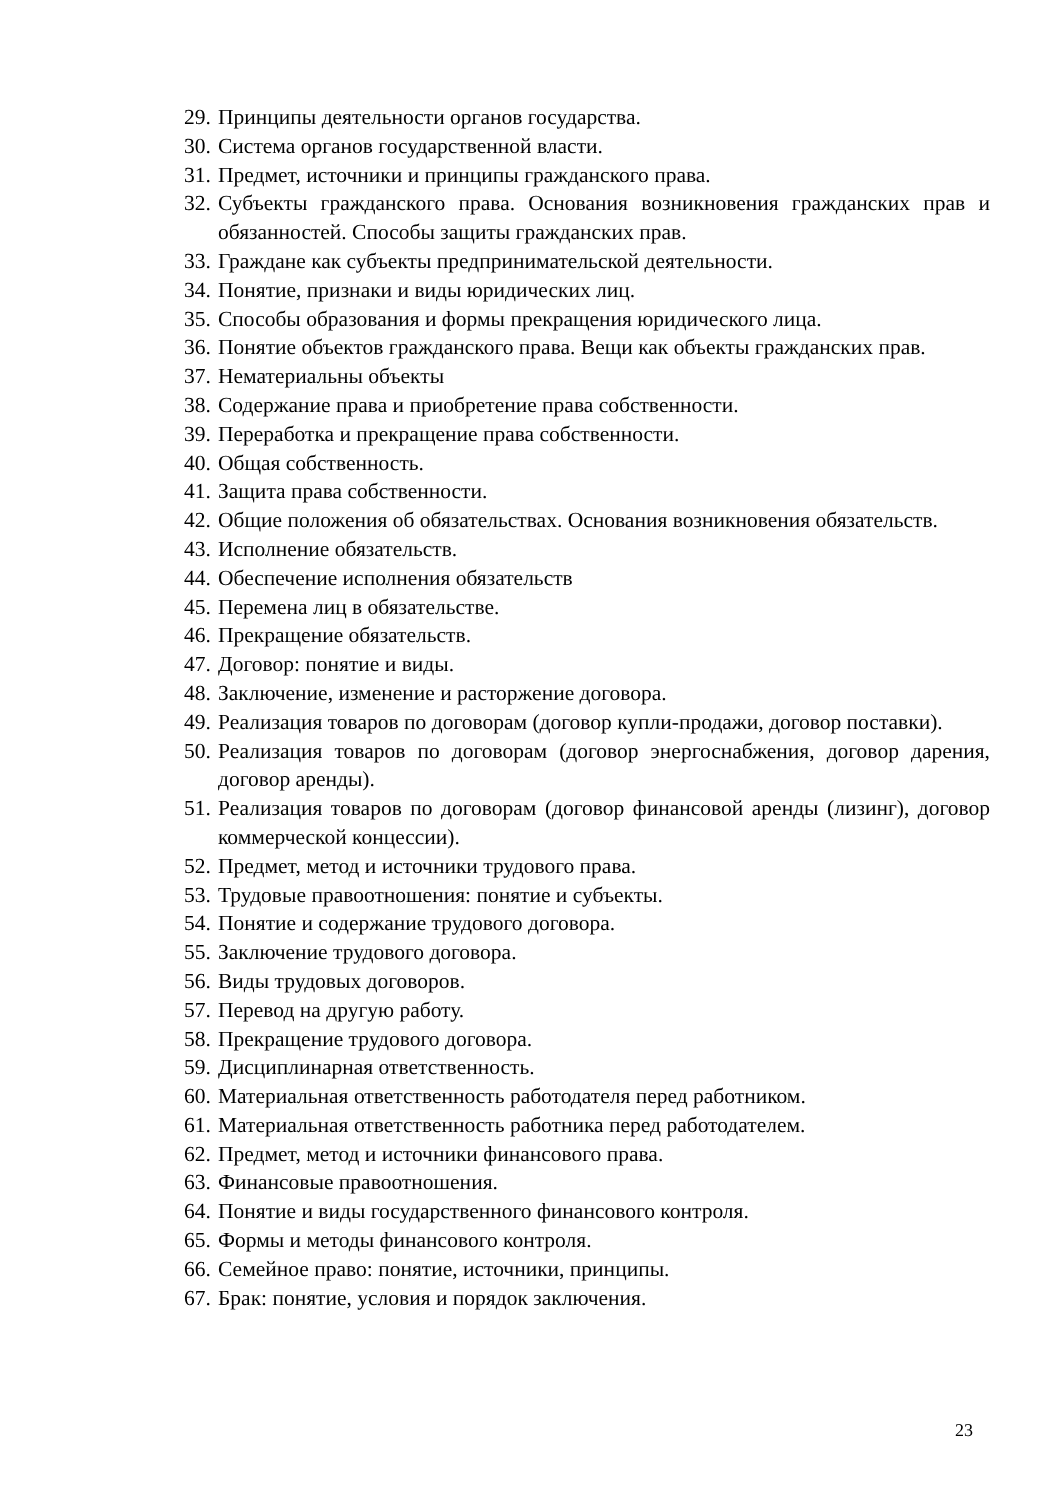29. Принципы деятельности органов государства.
30. Система органов государственной власти.
31. Предмет, источники и принципы гражданского права.
32. Субъекты гражданского права. Основания возникновения гражданских прав и обязанностей. Способы защиты гражданских прав.
33. Граждане как субъекты предпринимательской деятельности.
34. Понятие, признаки и виды юридических лиц.
35. Способы образования и формы прекращения юридического лица.
36. Понятие объектов гражданского права. Вещи как объекты гражданских прав.
37. Нематериальны объекты
38. Содержание права и приобретение права собственности.
39. Переработка и прекращение права собственности.
40. Общая собственность.
41. Защита права собственности.
42. Общие положения об обязательствах. Основания возникновения обязательств.
43. Исполнение обязательств.
44. Обеспечение исполнения обязательств
45. Перемена лиц в обязательстве.
46. Прекращение обязательств.
47. Договор: понятие и виды.
48. Заключение, изменение и расторжение договора.
49. Реализация товаров по договорам (договор купли-продажи, договор поставки).
50. Реализация товаров по договорам (договор энергоснабжения, договор дарения, договор аренды).
51. Реализация товаров по договорам (договор финансовой аренды (лизинг), договор коммерческой концессии).
52. Предмет, метод и источники трудового права.
53. Трудовые правоотношения: понятие и субъекты.
54. Понятие и содержание трудового договора.
55. Заключение трудового договора.
56. Виды трудовых договоров.
57. Перевод на другую работу.
58. Прекращение трудового договора.
59. Дисциплинарная ответственность.
60. Материальная ответственность работодателя перед работником.
61. Материальная ответственность работника перед работодателем.
62. Предмет, метод и источники финансового права.
63. Финансовые правоотношения.
64. Понятие и виды государственного финансового контроля.
65. Формы и методы финансового контроля.
66. Семейное право: понятие, источники, принципы.
67. Брак: понятие, условия и порядок заключения.
23